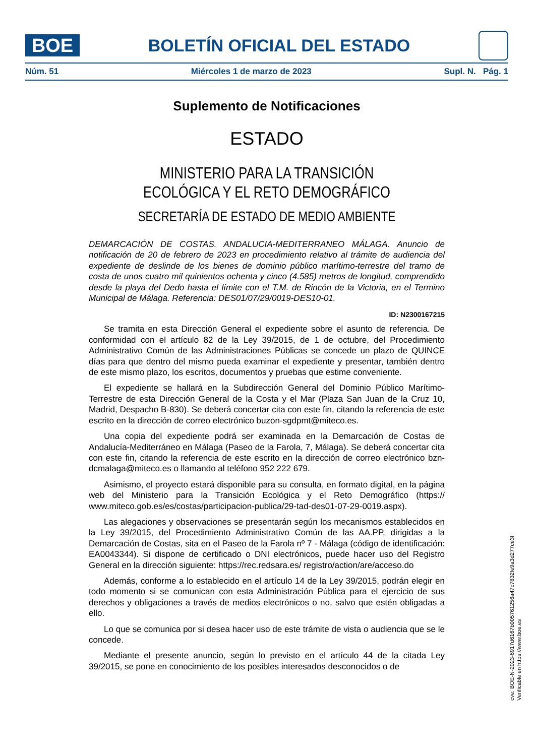BOE
BOLETÍN OFICIAL DEL ESTADO
Núm. 51 Miércoles 1 de marzo de 2023 Supl. N. Pág. 1
Suplemento de Notificaciones
ESTADO
MINISTERIO PARA LA TRANSICIÓN ECOLÓGICA Y EL RETO DEMOGRÁFICO
SECRETARÍA DE ESTADO DE MEDIO AMBIENTE
DEMARCACIÓN DE COSTAS. ANDALUCIA-MEDITERRANEO MÁLAGA. Anuncio de notificación de 20 de febrero de 2023 en procedimiento relativo al trámite de audiencia del expediente de deslinde de los bienes de dominio público marítimo-terrestre del tramo de costa de unos cuatro mil quinientos ochenta y cinco (4.585) metros de longitud, comprendido desde la playa del Dedo hasta el límite con el T.M. de Rincón de la Victoria, en el Termino Municipal de Málaga. Referencia: DES01/07/29/0019-DES10-01.
ID: N2300167215
Se tramita en esta Dirección General el expediente sobre el asunto de referencia. De conformidad con el artículo 82 de la Ley 39/2015, de 1 de octubre, del Procedimiento Administrativo Común de las Administraciones Públicas se concede un plazo de QUINCE días para que dentro del mismo pueda examinar el expediente y presentar, también dentro de este mismo plazo, los escritos, documentos y pruebas que estime conveniente.
El expediente se hallará en la Subdirección General del Dominio Público Marítimo-Terrestre de esta Dirección General de la Costa y el Mar (Plaza San Juan de la Cruz 10, Madrid, Despacho B-830). Se deberá concertar cita con este fin, citando la referencia de este escrito en la dirección de correo electrónico buzon-sgdpmt@miteco.es.
Una copia del expediente podrá ser examinada en la Demarcación de Costas de Andalucía-Mediterráneo en Málaga (Paseo de la Farola, 7, Málaga). Se deberá concertar cita con este fin, citando la referencia de este escrito en la dirección de correo electrónico bzn-dcmalaga@miteco.es o llamando al teléfono 952 222 679.
Asimismo, el proyecto estará disponible para su consulta, en formato digital, en la página web del Ministerio para la Transición Ecológica y el Reto Demográfico (https:// www.miteco.gob.es/es/costas/participacion-publica/29-tad-des01-07-29-0019.aspx).
Las alegaciones y observaciones se presentarán según los mecanismos establecidos en la Ley 39/2015, del Procedimiento Administrativo Común de las AA.PP, dirigidas a la Demarcación de Costas, sita en el Paseo de la Farola nº 7 - Málaga (código de identificación: EA0043344). Si dispone de certificado o DNI electrónicos, puede hacer uso del Registro General en la dirección siguiente: https://rec.redsara.es/ registro/action/are/acceso.do
Además, conforme a lo establecido en el artículo 14 de la Ley 39/2015, podrán elegir en todo momento si se comunican con esta Administración Pública para el ejercicio de sus derechos y obligaciones a través de medios electrónicos o no, salvo que estén obligadas a ello.
Lo que se comunica por si desea hacer uso de este trámite de vista o audiencia que se le concede.
Mediante el presente anuncio, según lo previsto en el artículo 44 de la citada Ley 39/2015, se pone en conocimiento de los posibles interesados desconocidos o de
cve: BOE-N-2023-6917d6167b005761256a47c7832fe9a3d277ce3f
Verificable en https://www.boe.es